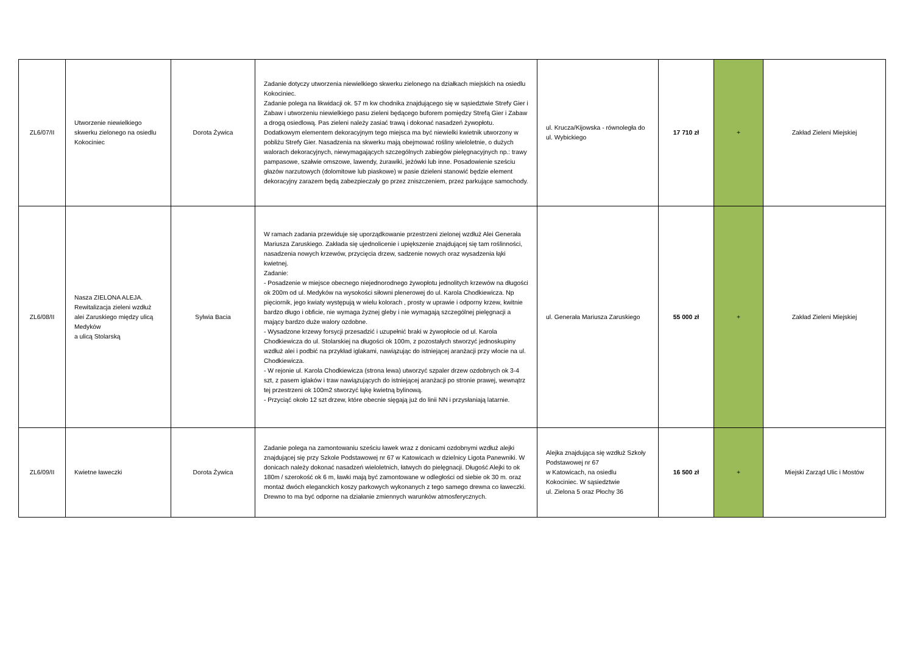| ZL6/07/II | Utworzenie niewielkiego skwerku zielonego na osiedlu Kokociniec | Dorota Żywica | Zadanie dotyczy utworzenia niewielkiego skwerku zielonego na działkach miejskich na osiedlu Kokociniec. Zadanie polega na likwidacji ok. 57 m kw chodnika znajdującego się w sąsiedztwie Strefy Gier i Zabaw i utworzeniu niewielkiego pasu zieleni będącego buforem pomiędzy Strefą Gier i Zabaw a drogą osiedlową. Pas zieleni należy zasiać trawą i dokonać nasadzeń żywopłotu. Dodatkowym elementem dekoracyjnym tego miejsca ma być niewielki kwietnik utworzony w pobliżu Strefy Gier. Nasadzenia na skwerku mają obejmować rośliny wieloletnie, o dużych walorach dekoracyjnych, niewymagających szczególnych zabiegów pielęgnacyjnych np.: trawy pampasowe, szałwie omszowe, lawendy, żurawiki, jeżówki lub inne. Posadowienie sześciu głazów narzutowych (dolomitowe lub piaskowe) w pasie dzieleni stanowić będzie element dekoracyjny zarazem będą zabezpieczały go przez zniszczeniem, przez parkujące samochody. | ul. Krucza/Kijowska - równoległa do ul. Wybickiego | 17 710 zł | + | Zakład Zieleni Miejskiej |
| ZL6/08/II | Nasza ZIELONA ALEJA. Rewitalizacja zieleni wzdłuż alei Zaruskiego między ulicą Medyków a ulicą Stolarską | Sylwia Bacia | W ramach zadania przewiduje się uporządkowanie przestrzeni zielonej wzdłuż Alei Generała Mariusza Zaruskiego. Zakłada się ujednolicenie i upiększenie znajdującej się tam roślinności, nasadzenia nowych krzewów, przycięcia drzew, sadzenie nowych oraz wysadzenia łąki kwietnej. Zadanie: - Posadzenie w miejsce obecnego niejednorodnego żywopłotu jednolitych krzewów na długości ok 200m od ul. Medyków na wysokości siłowni plenerowej do ul. Karola Chodkiewicza. Np pięciornik, jego kwiaty występują w wielu kolorach , prosty w uprawie i odporny krzew, kwitnie bardzo długo i obficie, nie wymaga żyznej gleby i nie wymagają szczególnej pielęgnacji a mający bardzo duże walory ozdobne. - Wysadzone krzewy forsycji przesadzić i uzupełnić braki w żywopłocie od ul. Karola Chodkiewicza do ul. Stolarskiej na długości ok 100m, z pozostałych stworzyć jednoskupiny wzdłuż alei i podbić na przykład iglakami, nawiązując do istniejącej aranżacji przy wlocie na ul. Chodkiewicza. - W rejonie ul. Karola Chodkiewicza (strona lewa) utworzyć szpaler drzew ozdobnych ok 3-4 szt, z pasem iglaków i traw nawiązujących do istniejącej aranżacji po stronie prawej, wewnątrz tej przestrzeni ok 100m2 stworzyć łąkę kwietną bylinową. - Przyciąć około 12 szt drzew, które obecnie sięgają już do linii NN i przysłaniają latarnie. | ul. Generała Mariusza Zaruskiego | 55 000 zł | + | Zakład Zieleni Miejskiej |
| ZL6/09/II | Kwietne ławeczki | Dorota Żywica | Zadanie polega na zamontowaniu sześciu ławek wraz z donicami ozdobnymi wzdłuż alejki znajdującej się przy Szkole Podstawowej nr 67 w Katowicach w dzielnicy Ligota Panewniki. W donicach należy dokonać nasadzeń wieloletnich, łatwych do pielęgnacji. Długość Alejki to ok 180m / szerokość ok 6 m, ławki mają być zamontowane w odległości od siebie ok 30 m. oraz montaż dwóch eleganckich koszy parkowych wykonanych z tego samego drewna co ławeczki. Drewno to ma być odporne na działanie zmiennych warunków atmosferycznych. | Alejka znajdująca się wzdłuż Szkoły Podstawowej nr 67 w Katowicach, na osiedlu Kokociniec. W sąsiedztwie ul. Zielona 5 oraz Płochy 36 | 16 500 zł | + | Miejski Zarząd Ulic i Mostów |